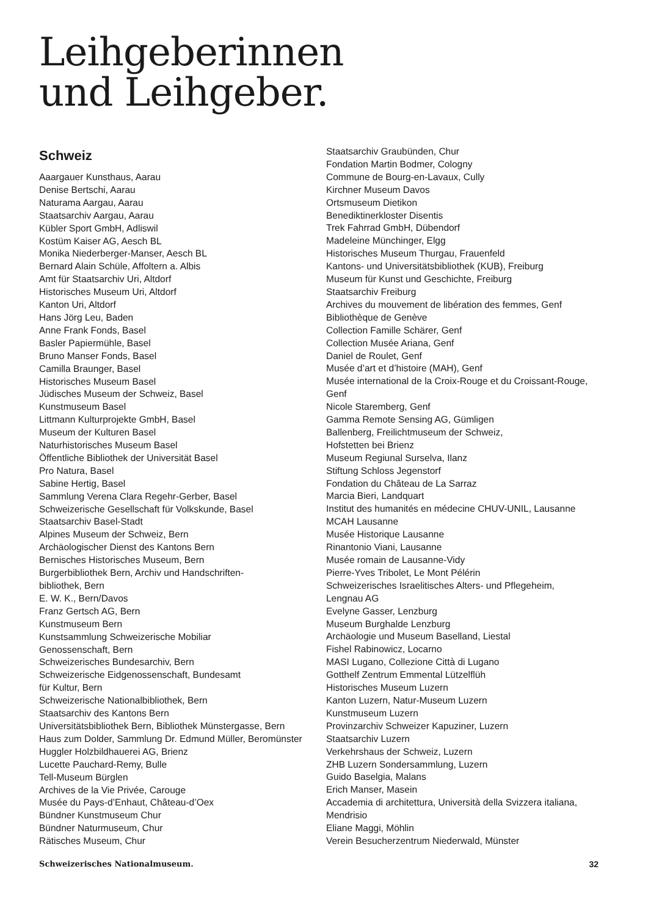Leihgeberinnen
und Leihgeber.
Schweiz
Aaargauer Kunsthaus, Aarau
Denise Bertschi, Aarau
Naturama Aargau, Aarau
Staatsarchiv Aargau, Aarau
Kübler Sport GmbH, Adliswil
Kostüm Kaiser AG, Aesch BL
Monika Niederberger-Manser, Aesch BL
Bernard Alain Schüle, Affoltern a. Albis
Amt für Staatsarchiv Uri, Altdorf
Historisches Museum Uri, Altdorf
Kanton Uri, Altdorf
Hans Jörg Leu, Baden
Anne Frank Fonds, Basel
Basler Papiermühle, Basel
Bruno Manser Fonds, Basel
Camilla Braunger, Basel
Historisches Museum Basel
Jüdisches Museum der Schweiz, Basel
Kunstmuseum Basel
Littmann Kulturprojekte GmbH, Basel
Museum der Kulturen Basel
Naturhistorisches Museum Basel
Öffentliche Bibliothek der Universität Basel
Pro Natura, Basel
Sabine Hertig, Basel
Sammlung Verena Clara Regehr-Gerber, Basel
Schweizerische Gesellschaft für Volkskunde, Basel
Staatsarchiv Basel-Stadt
Alpines Museum der Schweiz, Bern
Archäologischer Dienst des Kantons Bern
Bernisches Historisches Museum, Bern
Burgerbibliothek Bern, Archiv und Handschriften-
bibliothek, Bern
E. W. K., Bern/Davos
Franz Gertsch AG, Bern
Kunstmuseum Bern
Kunstsammlung Schweizerische Mobiliar
Genossenschaft, Bern
Schweizerisches Bundesarchiv, Bern
Schweizerische Eidgenossenschaft, Bundesamt
für Kultur, Bern
Schweizerische Nationalbibliothek, Bern
Staatsarchiv des Kantons Bern
Universitätsbibliothek Bern, Bibliothek Münstergasse, Bern
Haus zum Dolder, Sammlung Dr. Edmund Müller, Beromünster
Huggler Holzbildhauerei AG, Brienz
Lucette Pauchard-Remy, Bulle
Tell-Museum Bürglen
Archives de la Vie Privée, Carouge
Musée du Pays-d’Enhaut, Château-d’Oex
Bündner Kunstmuseum Chur
Bündner Naturmuseum, Chur
Rätisches Museum, Chur
Staatsarchiv Graubünden, Chur
Fondation Martin Bodmer, Cologny
Commune de Bourg-en-Lavaux, Cully
Kirchner Museum Davos
Ortsmuseum Dietikon
Benediktinerkloster Disentis
Trek Fahrrad GmbH, Dübendorf
Madeleine Münchinger, Elgg
Historisches Museum Thurgau, Frauenfeld
Kantons- und Universitätsbibliothek (KUB), Freiburg
Museum für Kunst und Geschichte, Freiburg
Staatsarchiv Freiburg
Archives du mouvement de libération des femmes, Genf
Bibliothèque de Genève
Collection Famille Schärer, Genf
Collection Musée Ariana, Genf
Daniel de Roulet, Genf
Musée d’art et d’histoire (MAH), Genf
Musée international de la Croix-Rouge et du Croissant-Rouge,
Genf
Nicole Staremberg, Genf
Gamma Remote Sensing AG, Gümligen
Ballenberg, Freilichtmuseum der Schweiz,
Hofstetten bei Brienz
Museum Regiunal Surselva, Ilanz
Stiftung Schloss Jegenstorf
Fondation du Château de La Sarraz
Marcia Bieri, Landquart
Institut des humanités en médecine CHUV-UNIL, Lausanne
MCAH Lausanne
Musée Historique Lausanne
Rinantonio Viani, Lausanne
Musée romain de Lausanne-Vidy
Pierre-Yves Tribolet, Le Mont Pélérin
Schweizerisches Israelitisches Alters- und Pflegeheim,
Lengnau AG
Evelyne Gasser, Lenzburg
Museum Burghalde Lenzburg
Archäologie und Museum Baselland, Liestal
Fishel Rabinowicz, Locarno
MASI Lugano, Collezione Città di Lugano
Gotthelf Zentrum Emmental Lützelflüh
Historisches Museum Luzern
Kanton Luzern, Natur-Museum Luzern
Kunstmuseum Luzern
Provinzarchiv Schweizer Kapuziner, Luzern
Staatsarchiv Luzern
Verkehrshaus der Schweiz, Luzern
ZHB Luzern Sondersammlung, Luzern
Guido Baselgia, Malans
Erich Manser, Masein
Accademia di architettura, Università della Svizzera italiana,
Mendrisio
Eliane Maggi, Möhlin
Verein Besucherzentrum Niederwald, Münster
Schweizerisches Nationalmuseum. 32